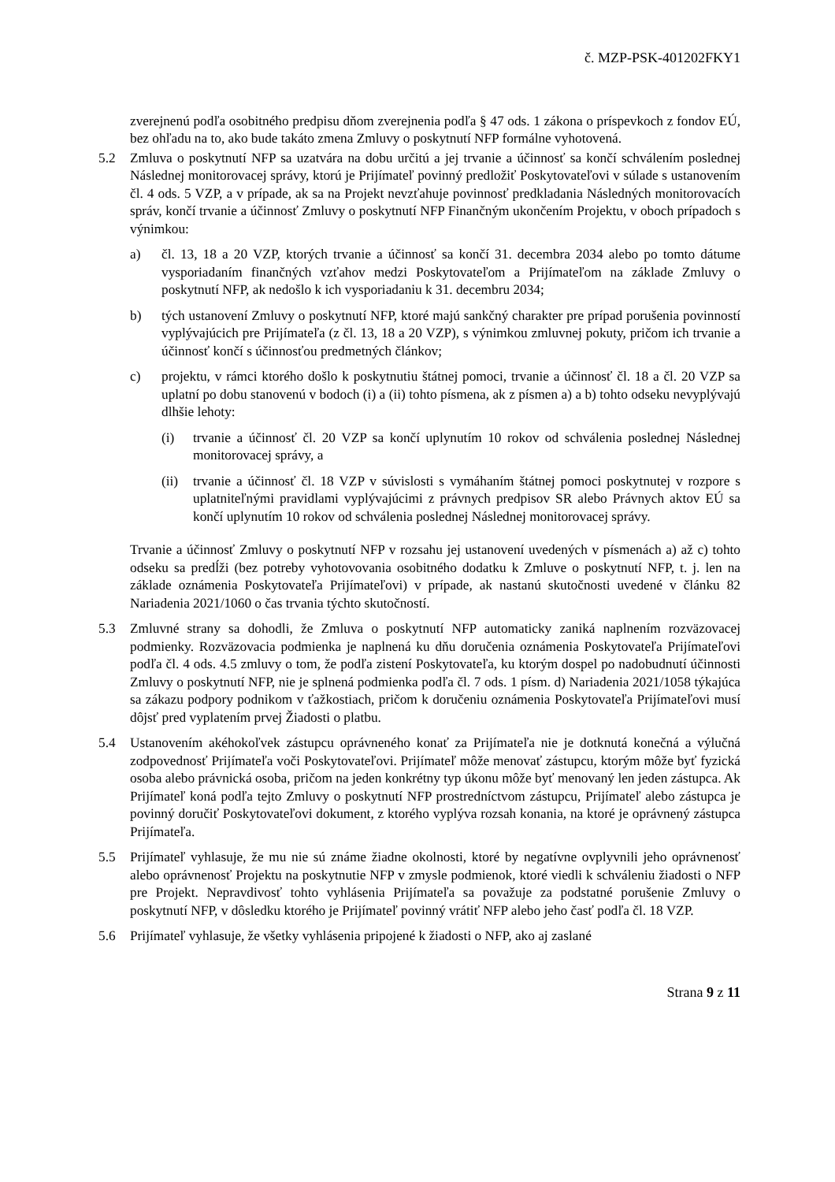č. MZP-PSK-401202FKY1
zverejnenú podľa osobitného predpisu dňom zverejnenia podľa § 47 ods. 1 zákona o príspevkoch z fondov EÚ, bez ohľadu na to, ako bude takáto zmena Zmluvy o poskytnutí NFP formálne vyhotovená.
5.2 Zmluva o poskytnutí NFP sa uzatvára na dobu určitú a jej trvanie a účinnosť sa končí schválením poslednej Následnej monitorovacej správy, ktorú je Prijímateľ povinný predložiť Poskytovateľovi v súlade s ustanovením čl. 4 ods. 5 VZP, a v prípade, ak sa na Projekt nevzťahuje povinnosť predkladania Následných monitorovacích správ, končí trvanie a účinnosť Zmluvy o poskytnutí NFP Finančným ukončením Projektu, v oboch prípadoch s výnimkou:
a) čl. 13, 18 a 20 VZP, ktorých trvanie a účinnosť sa končí 31. decembra 2034 alebo po tomto dátume vysporiadaním finančných vzťahov medzi Poskytovateľom a Prijímateľom na základe Zmluvy o poskytnutí NFP, ak nedošlo k ich vysporiadaniu k 31. decembru 2034;
b) tých ustanovení Zmluvy o poskytnutí NFP, ktoré majú sankčný charakter pre prípad porušenia povinností vyplývajúcich pre Prijímateľa (z čl. 13, 18 a 20 VZP), s výnimkou zmluvnej pokuty, pričom ich trvanie a účinnosť končí s účinnosťou predmetných článkov;
c) projektu, v rámci ktorého došlo k poskytnutiu štátnej pomoci, trvanie a účinnosť čl. 18 a čl. 20 VZP sa uplatní po dobu stanovenú v bodoch (i) a (ii) tohto písmena, ak z písmen a) a b) tohto odseku nevyplývajú dlhšie lehoty:
(i) trvanie a účinnosť čl. 20 VZP sa končí uplynutím 10 rokov od schválenia poslednej Následnej monitorovacej správy, a
(ii)
trvanie a účinnosť čl. 18 VZP v súvislosti s vymáhaním štátnej pomoci poskytnutej v rozpore s uplatniteľnými pravidlami vyplývajúcimi z právnych predpisov SR alebo Právnych aktov EÚ sa končí uplynutím 10 rokov od schválenia poslednej Následnej monitorovacej správy.
Trvanie a účinnosť Zmluvy o poskytnutí NFP v rozsahu jej ustanovení uvedených v písmenách a) až c) tohto odseku sa predĺži (bez potreby vyhotovovania osobitného dodatku k Zmluve o poskytnutí NFP, t. j. len na základe oznámenia Poskytovateľa Prijímateľovi) v prípade, ak nastanú skutočnosti uvedené v článku 82 Nariadenia 2021/1060 o čas trvania týchto skutočností.
5.3 Zmluvné strany sa dohodli, že Zmluva o poskytnutí NFP automaticky zaniká naplnením rozväzovacej podmienky. Rozväzovacia podmienka je naplnená ku dňu doručenia oznámenia Poskytovateľa Prijímateľovi podľa čl. 4 ods. 4.5 zmluvy o tom, že podľa zistení Poskytovateľa, ku ktorým dospel po nadobudnutí účinnosti Zmluvy o poskytnutí NFP, nie je splnená podmienka podľa čl. 7 ods. 1 písm. d) Nariadenia 2021/1058 týkajúca sa zákazu podpory podnikom v ťažkostiach, pričom k doručeniu oznámenia Poskytovateľa Prijímateľovi musí dôjsť pred vyplatením prvej Žiadosti o platbu.
5.4 Ustanovením akéhokoľvek zástupcu oprávneného konať za Prijímateľa nie je dotknutá konečná a výlučná zodpovednosť Prijímateľa voči Poskytovateľovi. Prijímateľ môže menovať zástupcu, ktorým môže byť fyzická osoba alebo právnická osoba, pričom na jeden konkrétny typ úkonu môže byť menovaný len jeden zástupca. Ak Prijímateľ koná podľa tejto Zmluvy o poskytnutí NFP prostredníctvom zástupcu, Prijímateľ alebo zástupca je povinný doručiť Poskytovateľovi dokument, z ktorého vyplýva rozsah konania, na ktoré je oprávnený zástupca Prijímateľa.
5.5 Prijímateľ vyhlasuje, že mu nie sú známe žiadne okolnosti, ktoré by negatívne ovplyvnili jeho oprávnenosť alebo oprávnenosť Projektu na poskytnutie NFP v zmysle podmienok, ktoré viedli k schváleniu žiadosti o NFP pre Projekt. Nepravdivosť tohto vyhlásenia Prijímateľa sa považuje za podstatné porušenie Zmluvy o poskytnutí NFP, v dôsledku ktorého je Prijímateľ povinný vrátiť NFP alebo jeho časť podľa čl. 18 VZP.
5.6 Prijímateľ vyhlasuje, že všetky vyhlásenia pripojené k žiadosti o NFP, ako aj zaslané
Strana 9 z 11